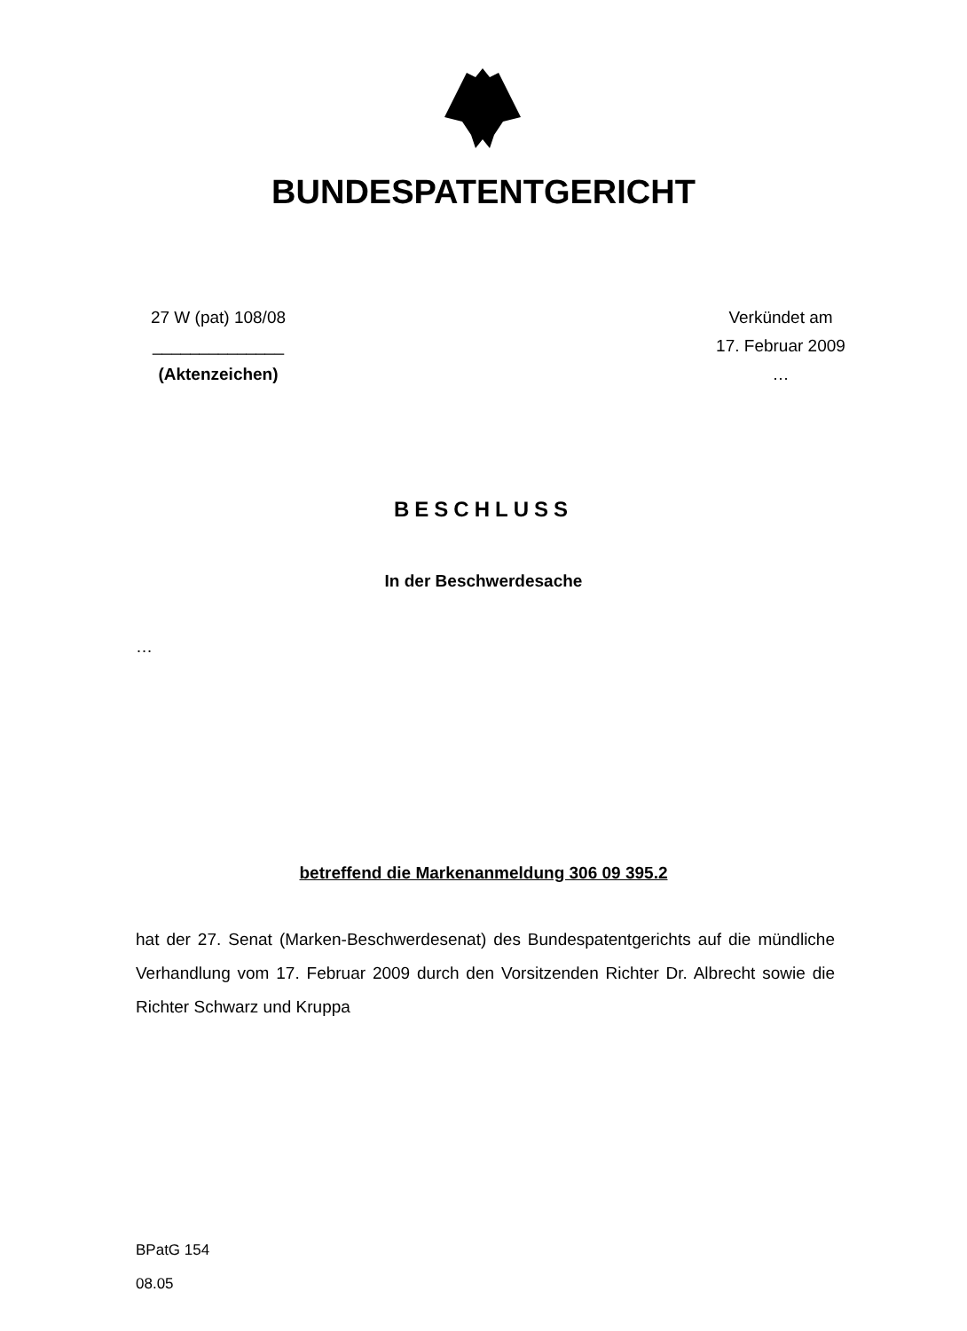BUNDESPATENTGERICHT
27 W (pat) 108/08
______________
(Aktenzeichen)
Verkündet am
17. Februar 2009
…
BESCHLUSS
In der Beschwerdesache
…
betreffend die Markenanmeldung 306 09 395.2
hat der 27. Senat (Marken-Beschwerdesenat) des Bundespatentgerichts auf die mündliche Verhandlung vom 17. Februar 2009 durch den Vorsitzenden Richter Dr. Albrecht sowie die Richter Schwarz und Kruppa
BPatG 154
08.05